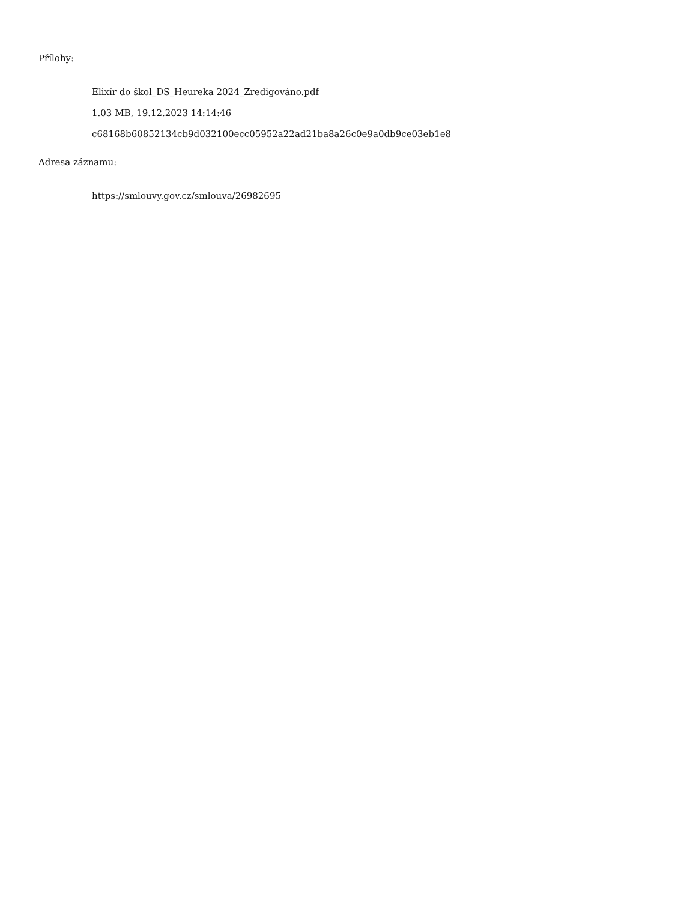Přílohy:
Elixír do škol_DS_Heureka 2024_Zredigováno.pdf
1.03 MB, 19.12.2023 14:14:46
c68168b60852134cb9d032100ecc05952a22ad21ba8a26c0e9a0db9ce03eb1e8
Adresa záznamu:
https://smlouvy.gov.cz/smlouva/26982695